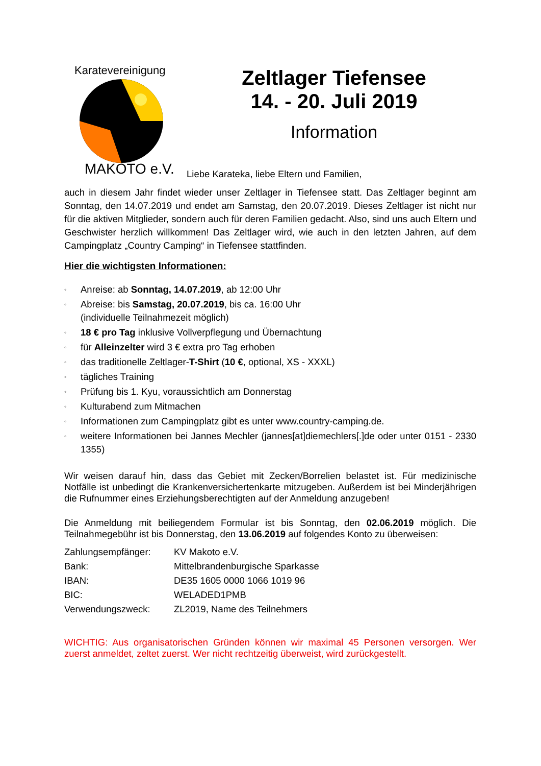MAKOTO e.V.
Karatevereinigung
Zeltlager Tiefensee
14. - 20. Juli 2019
Information
Liebe Karateka, liebe Eltern und Familien,
auch in diesem Jahr findet wieder unser Zeltlager in Tiefensee statt. Das Zeltlager beginnt am Sonntag, den 14.07.2019 und endet am Samstag, den 20.07.2019. Dieses Zeltlager ist nicht nur für die aktiven Mitglieder, sondern auch für deren Familien gedacht. Also, sind uns auch Eltern und Geschwister herzlich willkommen! Das Zeltlager wird, wie auch in den letzten Jahren, auf dem Campingplatz „Country Camping“ in Tiefensee stattfinden.
Hier die wichtigsten Informationen:
◦
Anreise: ab Sonntag, 14.07.2019, ab 12:00 Uhr
◦
Abreise: bis Samstag, 20.07.2019, bis ca. 16:00 Uhr
(individuelle Teilnahmezeit möglich)
◦
18 € pro Tag inklusive Vollverpflegung und Übernachtung
◦
für Alleinzelter wird 3 € extra pro Tag erhoben
◦
das traditionelle Zeltlager-T-Shirt (10 €, optional, XS - XXXL)
◦
tägliches Training
◦
Prüfung bis 1. Kyu, voraussichtlich am Donnerstag
◦
Kulturabend zum Mitmachen
◦
Informationen zum Campingplatz gibt es unter www.country-camping.de.
◦
weitere Informationen bei Jannes Mechler (jannes[at]diemechlers[.]de oder unter 0151 - 2330 1355)
Wir weisen darauf hin, dass das Gebiet mit Zecken/Borrelien belastet ist. Für medizinische Notfälle ist unbedingt die Krankenversichertenkarte mitzugeben. Außerdem ist bei Minderjährigen die Rufnummer eines Erziehungsberechtigten auf der Anmeldung anzugeben!
Die Anmeldung mit beiliegendem Formular ist bis Sonntag, den 02.06.2019 möglich. Die Teilnahmegebühr ist bis Donnerstag, den 13.06.2019 auf folgendes Konto zu überweisen:
| Zahlungsempfänger: | KV Makoto e.V. |
| Bank: | Mittelbrandenburgische Sparkasse |
| IBAN: | DE35 1605 0000 1066 1019 96 |
| BIC: | WELADED1PMB |
| Verwendungszweck: | ZL2019, Name des Teilnehmers |
WICHTIG: Aus organisatorischen Gründen können wir maximal 45 Personen versorgen. Wer zuerst anmeldet, zeltet zuerst. Wer nicht rechtzeitig überweist, wird zurückgestellt.